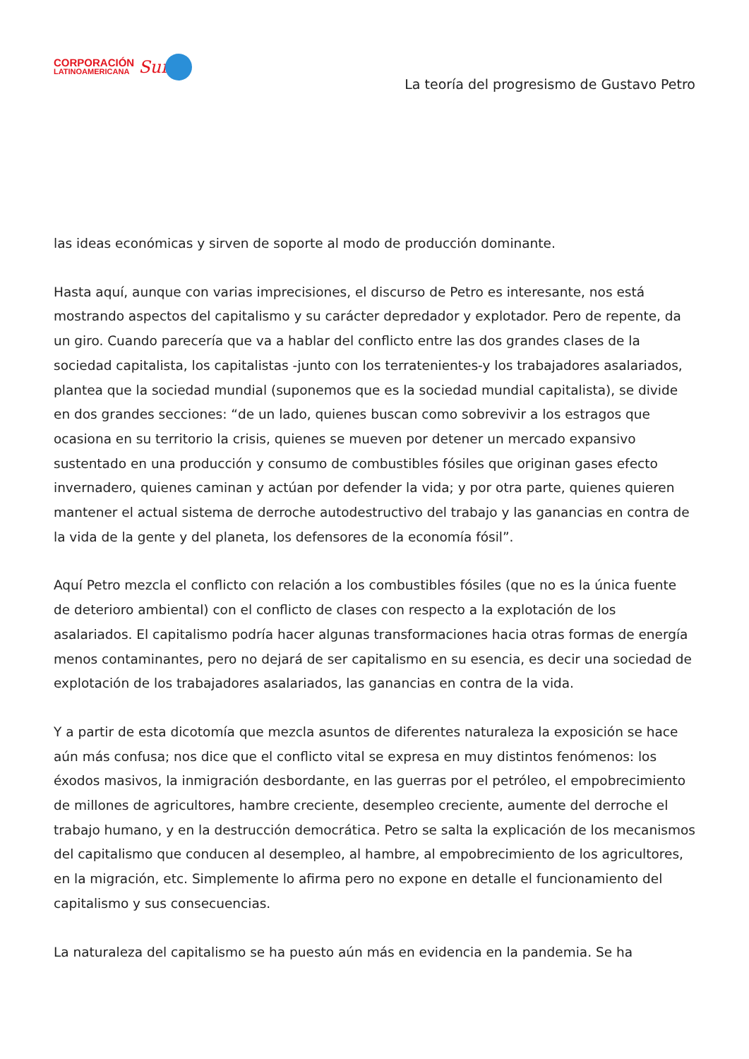CORPORACIÓN
LATINOAMERICANA
Sur
La teoría del progresismo de Gustavo Petro
las ideas económicas y sirven de soporte al modo de producción dominante.
Hasta aquí, aunque con varias imprecisiones, el discurso de Petro es interesante, nos está mostrando aspectos del capitalismo y su carácter depredador y explotador. Pero de repente, da un giro. Cuando parecería que va a hablar del conflicto entre las dos grandes clases de la sociedad capitalista, los capitalistas -junto con los terratenientes-y los trabajadores asalariados, plantea que la sociedad mundial (suponemos que es la sociedad mundial capitalista), se divide en dos grandes secciones: “de un lado, quienes buscan como sobrevivir a los estragos que ocasiona en su territorio la crisis, quienes se mueven por detener un mercado expansivo sustentado en una producción y consumo de combustibles fósiles que originan gases efecto invernadero, quienes caminan y actúan por defender la vida; y por otra parte, quienes quieren mantener el actual sistema de derroche autodestructivo del trabajo y las ganancias en contra de la vida de la gente y del planeta, los defensores de la economía fósil”.
Aquí Petro mezcla el conflicto con relación a los combustibles fósiles (que no es la única fuente de deterioro ambiental) con el conflicto de clases con respecto a la explotación de los asalariados. El capitalismo podría hacer algunas transformaciones hacia otras formas de energía menos contaminantes, pero no dejará de ser capitalismo en su esencia, es decir una sociedad de explotación de los trabajadores asalariados, las ganancias en contra de la vida.
Y a partir de esta dicotomía que mezcla asuntos de diferentes naturaleza la exposición se hace aún más confusa; nos dice que el conflicto vital se expresa en muy distintos fenómenos: los éxodos masivos, la inmigración desbordante, en las guerras por el petróleo, el empobrecimiento de millones de agricultores, hambre creciente, desempleo creciente, aumente del derroche el trabajo humano, y en la destrucción democrática. Petro se salta la explicación de los mecanismos del capitalismo que conducen al desempleo, al hambre, al empobrecimiento de los agricultores, en la migración, etc. Simplemente lo afirma pero no expone en detalle el funcionamiento del capitalismo y sus consecuencias.
La naturaleza del capitalismo se ha puesto aún más en evidencia en la pandemia. Se ha